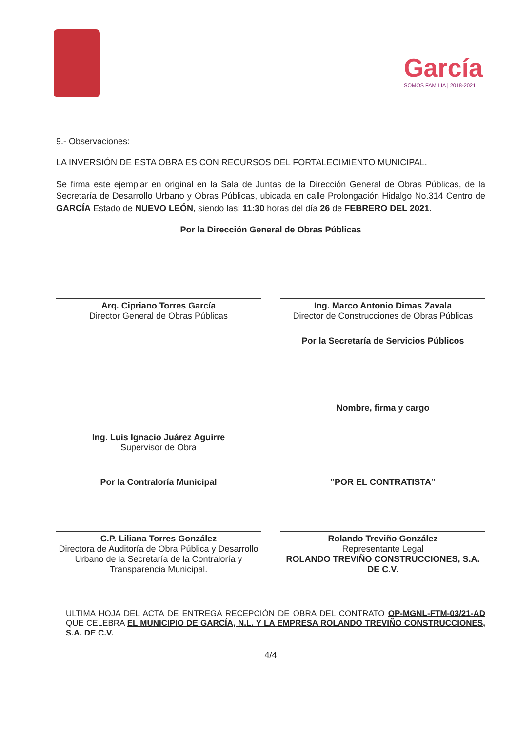García
SOMOS FAMILIA | 2018-2021
9.- Observaciones:
LA INVERSIÓN DE ESTA OBRA ES CON RECURSOS DEL FORTALECIMIENTO MUNICIPAL.
Se firma este ejemplar en original en la Sala de Juntas de la Dirección General de Obras Públicas, de la Secretaría de Desarrollo Urbano y Obras Públicas, ubicada en calle Prolongación Hidalgo No.314 Centro de GARCÍA Estado de NUEVO LEÓN, siendo las: 11:30 horas del día 26 de FEBRERO DEL 2021.
Por la Dirección General de Obras Públicas
Arq. Cipriano Torres García
Director General de Obras Públicas
Ing. Marco Antonio Dimas Zavala
Director de Construcciones de Obras Públicas
Por la Secretaría de Servicios Públicos
Ing. Luis Ignacio Juárez Aguirre
Supervisor de Obra
Nombre, firma y cargo
Por la Contraloría Municipal
C.P. Liliana Torres González
Directora de Auditoría de Obra Pública y Desarrollo Urbano de la Secretaría de la Contraloría y Transparencia Municipal.
“POR EL CONTRATISTA”
Rolando Treviño González
Representante Legal
ROLANDO TREVIÑO CONSTRUCCIONES, S.A. DE C.V.
ULTIMA HOJA DEL ACTA DE ENTREGA RECEPCIÓN DE OBRA DEL CONTRATO OP-MGNL-FTM-03/21-AD QUE CELEBRA EL MUNICIPIO DE GARCÍA, N.L. Y LA EMPRESA ROLANDO TREVIÑO CONSTRUCCIONES, S.A. DE C.V.
4/4